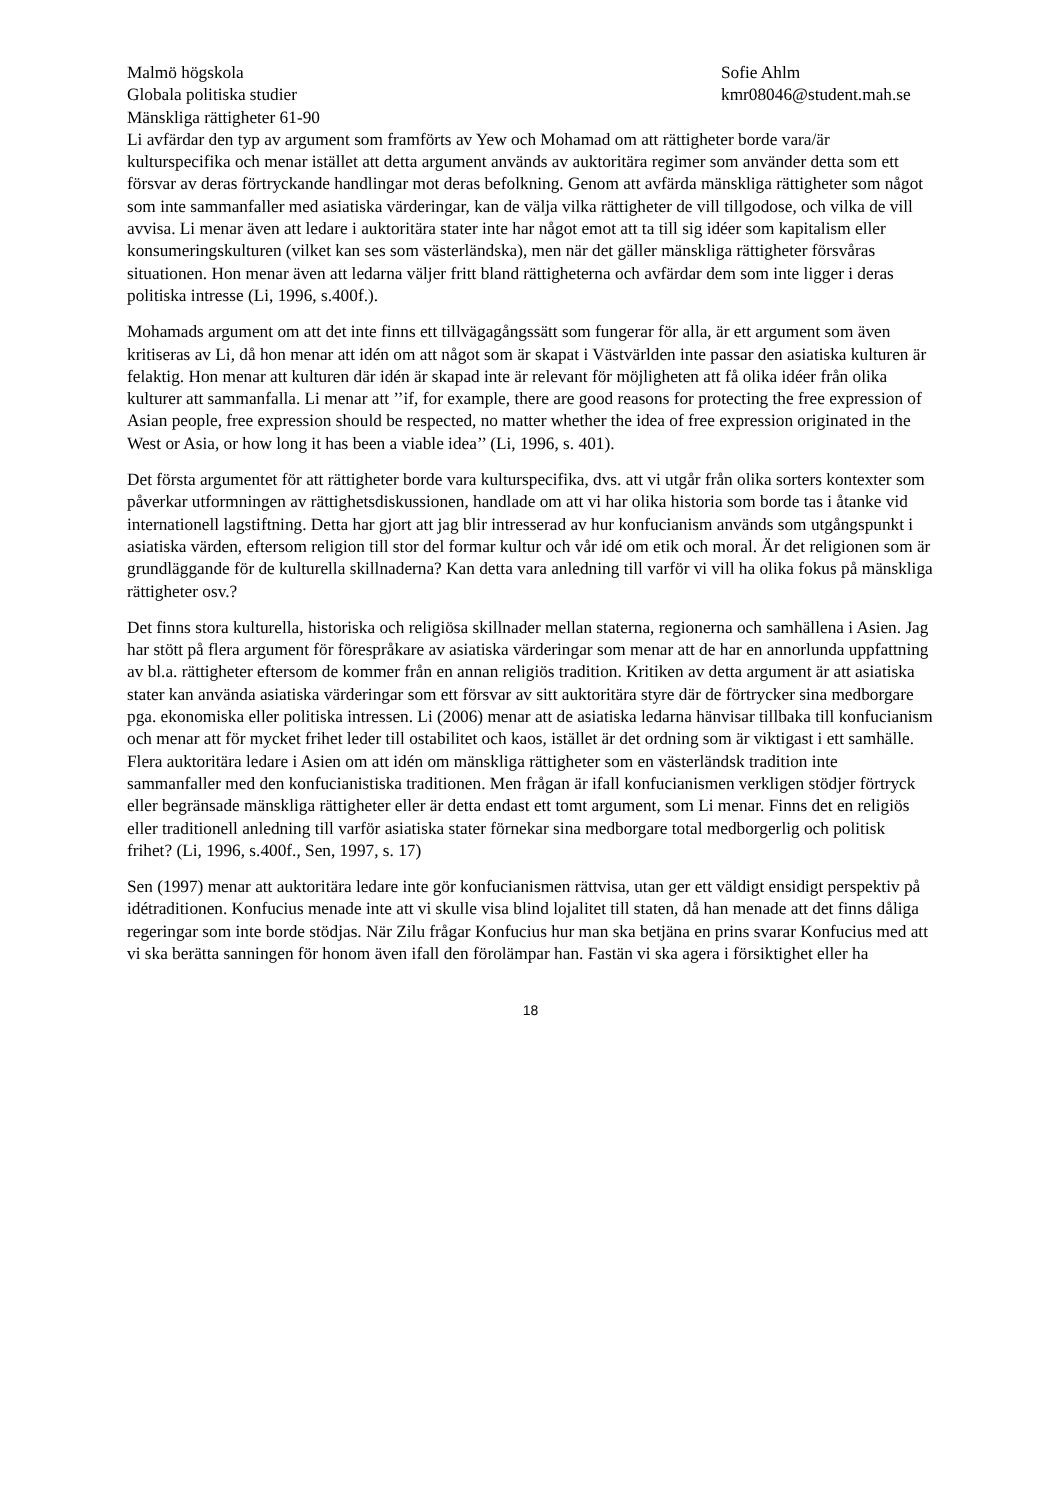Malmö högskola
Globala politiska studier
Mänskliga rättigheter 61-90
Sofie Ahlm
kmr08046@student.mah.se
Li avfärdar den typ av argument som framförts av Yew och Mohamad om att rättigheter borde vara/är kulturspecifika och menar istället att detta argument används av auktoritära regimer som använder detta som ett försvar av deras förtryckande handlingar mot deras befolkning. Genom att avfärda mänskliga rättigheter som något som inte sammanfaller med asiatiska värderingar, kan de välja vilka rättigheter de vill tillgodose, och vilka de vill avvisa. Li menar även att ledare i auktoritära stater inte har något emot att ta till sig idéer som kapitalism eller konsumeringskulturen (vilket kan ses som västerländska), men när det gäller mänskliga rättigheter försvåras situationen. Hon menar även att ledarna väljer fritt bland rättigheterna och avfärdar dem som inte ligger i deras politiska intresse (Li, 1996, s.400f.).
Mohamads argument om att det inte finns ett tillvägagångssätt som fungerar för alla, är ett argument som även kritiseras av Li, då hon menar att idén om att något som är skapat i Västvärlden inte passar den asiatiska kulturen är felaktig. Hon menar att kulturen där idén är skapad inte är relevant för möjligheten att få olika idéer från olika kulturer att sammanfalla. Li menar att ’’if, for example, there are good reasons for protecting the free expression of Asian people, free expression should be respected, no matter whether the idea of free expression originated in the West or Asia, or how long it has been a viable idea’’ (Li, 1996, s. 401).
Det första argumentet för att rättigheter borde vara kulturspecifika, dvs. att vi utgår från olika sorters kontexter som påverkar utformningen av rättighetsdiskussionen, handlade om att vi har olika historia som borde tas i åtanke vid internationell lagstiftning. Detta har gjort att jag blir intresserad av hur konfucianism används som utgångspunkt i asiatiska värden, eftersom religion till stor del formar kultur och vår idé om etik och moral. Är det religionen som är grundläggande för de kulturella skillnaderna? Kan detta vara anledning till varför vi vill ha olika fokus på mänskliga rättigheter osv.?
Det finns stora kulturella, historiska och religiösa skillnader mellan staterna, regionerna och samhällena i Asien. Jag har stött på flera argument för förespråkare av asiatiska värderingar som menar att de har en annorlunda uppfattning av bl.a. rättigheter eftersom de kommer från en annan religiös tradition. Kritiken av detta argument är att asiatiska stater kan använda asiatiska värderingar som ett försvar av sitt auktoritära styre där de förtrycker sina medborgare pga. ekonomiska eller politiska intressen. Li (2006) menar att de asiatiska ledarna hänvisar tillbaka till konfucianism och menar att för mycket frihet leder till ostabilitet och kaos, istället är det ordning som är viktigast i ett samhälle. Flera auktoritära ledare i Asien om att idén om mänskliga rättigheter som en västerländsk tradition inte sammanfaller med den konfucianistiska traditionen. Men frågan är ifall konfucianismen verkligen stödjer förtryck eller begränsade mänskliga rättigheter eller är detta endast ett tomt argument, som Li menar. Finns det en religiös eller traditionell anledning till varför asiatiska stater förnekar sina medborgare total medborgerlig och politisk frihet? (Li, 1996, s.400f., Sen, 1997, s. 17)
Sen (1997) menar att auktoritära ledare inte gör konfucianismen rättvisa, utan ger ett väldigt ensidigt perspektiv på idétraditionen. Konfucius menade inte att vi skulle visa blind lojalitet till staten, då han menade att det finns dåliga regeringar som inte borde stödjas. När Zilu frågar Konfucius hur man ska betjäna en prins svarar Konfucius med att vi ska berätta sanningen för honom även ifall den förolämpar han. Fastän vi ska agera i försiktighet eller ha
18